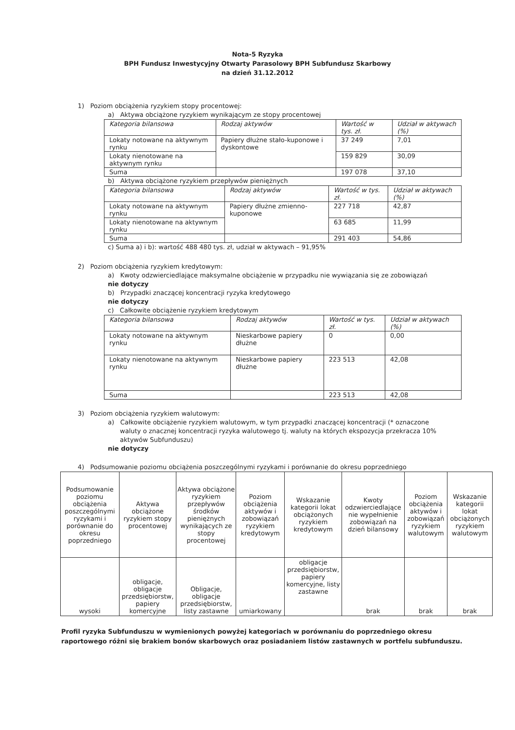Nota-5 Ryzyka
BPH Fundusz Inwestycyjny Otwarty Parasolowy BPH Subfundusz Skarbowy
na dzień 31.12.2012
1) Poziom obciążenia ryzykiem stopy procentowej:
a) Aktywa obciążone ryzykiem wynikającym ze stopy procentowej
| Kategoria bilansowa | Rodzaj aktywów | Wartość w tys. zł. | Udział w aktywach (%) |
| --- | --- | --- | --- |
| Lokaty notowane na aktywnym rynku | Papiery dłużne stało-kuponowe i dyskontowe | 37 249 | 7,01 |
| Lokaty nienotowane na aktywnym rynku | | 159 829 | 30,09 |
| Suma | | 197 078 | 37,10 |
b) Aktywa obciążone ryzykiem przepływów pieniężnych
| Kategoria bilansowa | Rodzaj aktywów | Wartość w tys. zł. | Udział w aktywach (%) |
| --- | --- | --- | --- |
| Lokaty notowane na aktywnym rynku | Papiery dłużne zmienno-kuponowe | 227 718 | 42,87 |
| Lokaty nienotowane na aktywnym rynku | | 63 685 | 11,99 |
| Suma | | 291 403 | 54,86 |
c) Suma a) i b): wartość 488 480 tys. zł, udział w aktywach – 91,95%
2) Poziom obciążenia ryzykiem kredytowym:
a) Kwoty odzwierciedlające maksymalne obciążenie w przypadku nie wywiązania się ze zobowiązań
nie dotyczy
b) Przypadki znaczącej koncentracji ryzyka kredytowego
nie dotyczy
c) Całkowite obciążenie ryzykiem kredytowym
| Kategoria bilansowa | Rodzaj aktywów | Wartość w tys. zł. | Udział w aktywach (%) |
| --- | --- | --- | --- |
| Lokaty notowane na aktywnym rynku | Nieskarbowe papiery dłużne | 0 | 0,00 |
| Lokaty nienotowane na aktywnym rynku | Nieskarbowe papiery dłużne | 223 513 | 42,08 |
| Suma | | 223 513 | 42,08 |
3) Poziom obciążenia ryzykiem walutowym:
a) Całkowite obciążenie ryzykiem walutowym, w tym przypadki znaczącej koncentracji (* oznaczone
waluty o znacznej koncentracji ryzyka walutowego tj. waluty na których ekspozycja przekracza 10%
aktywów Subfunduszu)
nie dotyczy
4) Podsumowanie poziomu obciążenia poszczególnymi ryzykami i porównanie do okresu poprzedniego
| Podsumowanie poziomu obciążenia poszczególnymi ryzykami i porównanie do okresu poprzedniego | Aktywa obciążone ryzykiem stopy procentowej | Aktywa obciążone ryzykiem przepływów środków pieniężnych wynikających ze stopy procentowej | Poziom obciążenia aktywów i zobowiązań ryzykiem kredytowym | Wskazanie kategorii lokat obciążonych ryzykiem kredytowym | Kwoty odzwierciedlające nie wypełnienie zobowiązań na dzień bilansowy | Poziom obciążenia aktywów i zobowiązań ryzykiem walutowym | Wskazanie kategorii lokat obciążonych ryzykiem walutowym |
| wysoki | obligacje, obligacje przedsiębiorstw, papiery komercyjne | Obligacje, obligacje przedsiębiorstw, listy zastawne | umiarkowany | obligacje przedsiębiorstw, papiery komercyjne, listy zastawne | brak | brak | brak |
Profil ryzyka Subfunduszu w wymienionych powyżej kategoriach w porównaniu do poprzedniego okresu
raportowego różni się brakiem bonów skarbowych oraz posiadaniem listów zastawnych w portfelu subfunduszu.